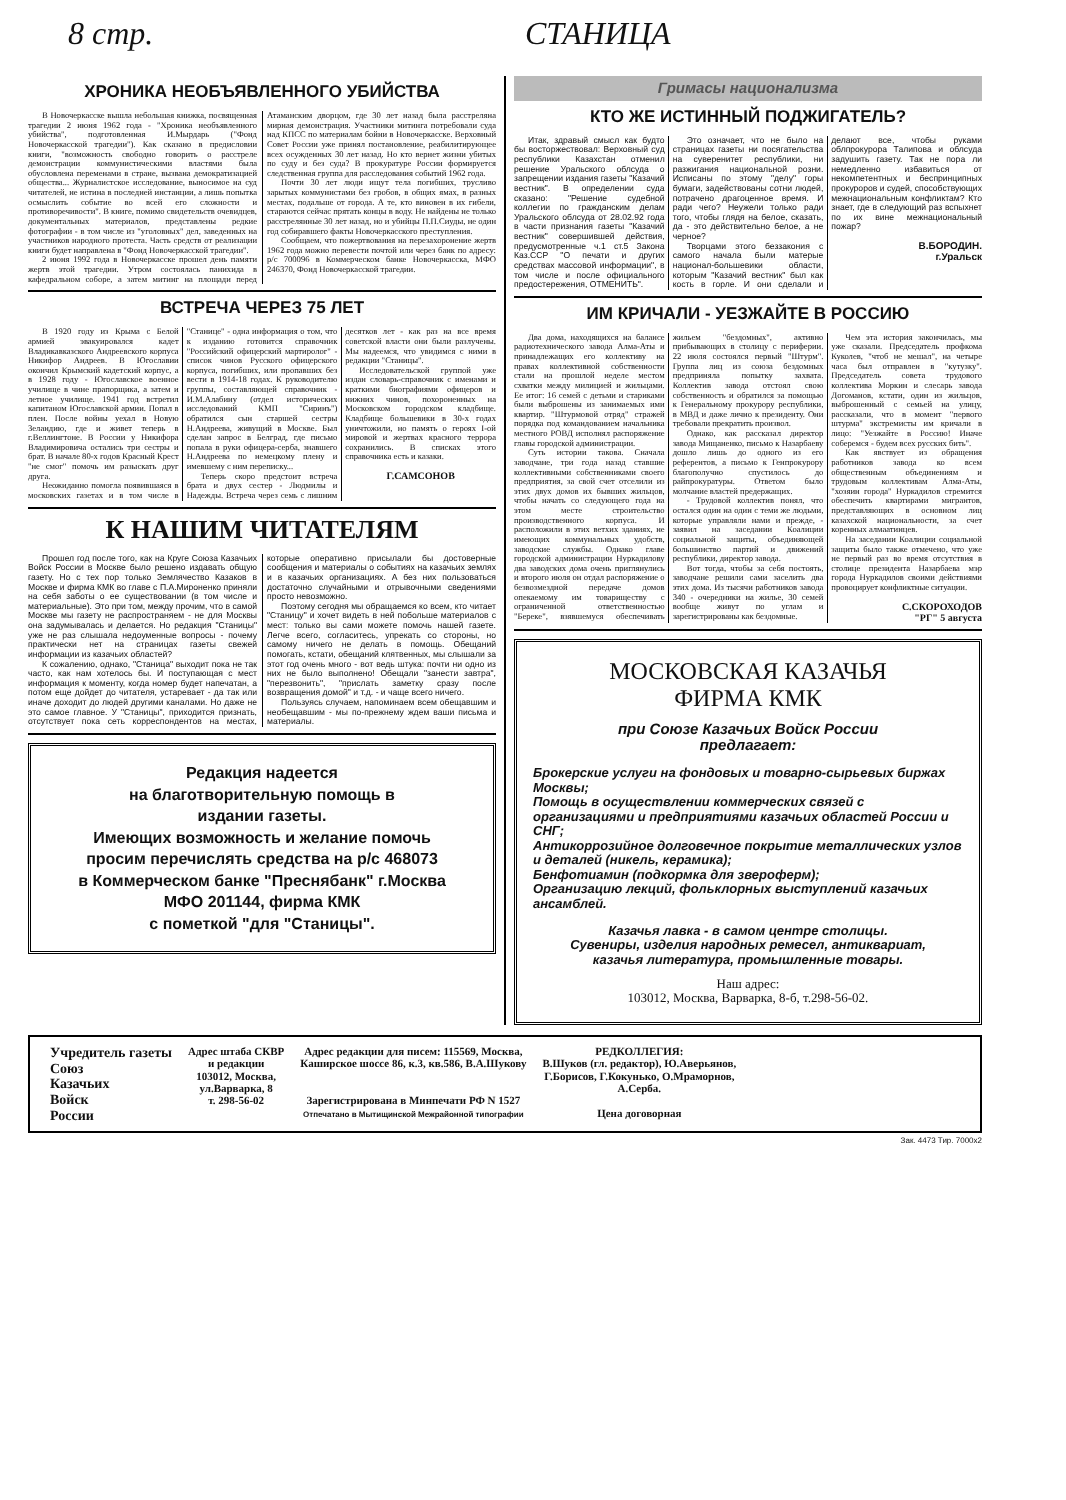8 стр. СТАНИЦА
ХРОНИКА НЕОБЪЯВЛЕННОГО УБИЙСТВА
В Новочеркасске вышла небольшая книжка, посвященная трагедии 2 июня 1962 года - "Хроника необъявленного убийства", подготовленная И.Мырдарь ("Фонд Новочеркасской трагедии"). Как сказано в предисловии книги, "возможность свободно говорить о расстреле демонстрации коммунистическими властями была обусловлена переменами в стране, вызвана демократизацией общества... Журналистское исследование, выносимое на суд читателей, не истина в последней инстанции, а лишь попытка осмыслить событие во всей его сложности и противоречивости". В книге, помимо свидетельств очевидцев, документальных материалов, представлены редкие фотографии - в том числе из "уголовных" дел, заведенных на участников народного протеста. Часть средств от реализации книги будет направлена в "Фонд Новочеркасской трагедии".
2 июня 1992 года в Новочеркасске прошел день памяти жертв этой трагедии. Утром состоялась панихида в кафедральном соборе, а затем митинг на площади перед Атаманским дворцом, где 30 лет назад была расстреляна мирная демонстрация. Участники митинга потребовали суда над КПСС по материалам бойни в Новочеркасске. Верховный Совет России уже принял постановление, реабилитирующее всех осужденных 30 лет назад. Но кто вернет жизни убитых по суду и без суда? В прокуратуре России формируется следственная группа для расследования событий 1962 года.
Почти 30 лет люди ищут тела погибших, трусливо зарытых коммунистами без гробов, в общих ямах, в разных местах, подальше от города. А те, кто виновен в их гибели, стараются сейчас прятать концы в воду. Не найдены не только расстрелянные 30 лет назад, но и убийцы П.П.Сиуды, не один год собиравшего факты Новочеркасского преступления.
Сообщаем, что пожертвования на перезахоронение жертв 1962 года можно перевести почтой или через банк по адресу: р/с 700096 в Коммерческом банке Новочеркасска, МФО 246370, Фонд Новочеркасской трагедии.
ВСТРЕЧА ЧЕРЕЗ 75 ЛЕТ
В 1920 году из Крыма с Белой армией эвакуировался кадет Владикавказского Андреевского корпуса Никифор Андреев. В Югославии окончил Крымский кадетский корпус, а в 1928 году - Югославское военное училище в чине прапорщика, а затем и летное училище. 1941 год встретил капитаном Югославской армии. Попал в плен. После войны уехал в Новую Зеландию, где и живет теперь в г.Веллингтоне. В России у Никифора Владимировича остались три сестры и брат. В начале 80-х годов Красный Крест "не смог" помочь им разыскать друг друга.
Неожиданно помогла появившаяся в московских газетах и в том числе в "Станице" - одна информация о том, что к изданию готовится справочник "Российский офицерский мартиролог" - список чинов Русского офицерского корпуса, погибших, или пропавших без вести в 1914-18 годах. К руководителю группы, составляющей справочник - И.М.Алабину (отдел исторических исследований КМП "Сиринъ") обратился сын старшей сестры Н.Андреева, живущий в Москве. Был сделан запрос в Белград, где письмо попала в руки офицера-серба, знавшего Н.Андреева по немецкому плену и имевшему с ним переписку...
Теперь скоро предстоит встреча брата и двух сестер - Людмилы и Надежды. Встреча через семь с лишним десятков лет - как раз на все время советской власти они были разлучены. Мы надеемся, что увидимся с ними в редакции "Станицы".
Исследовательской группой уже издан словарь-справочник с именами и краткими биографиями офицеров и нижних чинов, похороненных на Московском городском кладбище. Кладбище большевики в 30-х годах уничтожили, но память о героях I-ой мировой и жертвах красного террора сохранились. В списках этого справочника есть и казаки.
Г.САМСОНОВ
К НАШИМ ЧИТАТЕЛЯМ
Прошел год после того, как на Круге Союза Казачьих Войск России в Москве было решено издавать общую газету. Но с тех пор только Землячество Казаков в Москве и фирма КМК во главе с П.А.Мироненко приняли на себя заботы о ее существовании (в том числе и материальные). Это при том, между прочим, что в самой Москве мы газету не распространяем - не для Москвы она задумывалась и делается. Но редакция "Станицы" уже не раз слышала недоуменные вопросы - почему практически нет на страницах газеты свежей информации из казачьих областей?
К сожалению, однако, "Станица" выходит пока не так часто, как нам хотелось бы. И поступающая с мест информация к моменту, когда номер будет напечатан, а потом еще дойдет до читателя, устаревает - да так или иначе доходит до людей другими каналами. Но даже не это самое главное. У "Станицы", приходится признать, отсутствует пока сеть корреспондентов на местах, которые оперативно присылали бы достоверные сообщения и материалы о событиях на казачьих землях и в казачьих организациях. А без них пользоваться достаточно случайными и отрывочными сведениями просто невозможно.
Поэтому сегодня мы обращаемся ко всем, кто читает "Станицу" и хочет видеть в ней побольше материалов с мест: только вы сами можете помочь нашей газете. Легче всего, согласитесь, упрекать со стороны, но самому ничего не делать в помощь. Обещаний помогать, кстати, обещаний клятвенных, мы слышали за этот год очень много - вот ведь штука: почти ни одно из них не было выполнено! Обещали "занести завтра", "перезвонить", "прислать заметку сразу после возвращения домой" и т.д. - и чаще всего ничего.
Пользуясь случаем, напоминаем всем обещавшим и необещавшим - мы по-прежнему ждем ваши письма и материалы.
Редакция надеется
на благотворительную помощь в
издании газеты.
Имеющих возможность и желание помочь
просим перечислять средства на р/с 468073
в Коммерческом банке "Преснябанк" г.Москва
МФО 201144, фирма КМК
с пометкой "для "Станицы".
Гримасы национализма
КТО ЖЕ ИСТИННЫЙ ПОДЖИГАТЕЛЬ?
Итак, здравый смысл как будто бы восторжествовал: Верховный суд республики Казахстан отменил решение Уральского облсуда о запрещении издания газеты "Казачий вестник". В определении суда сказано: "Решение судебной коллегии по гражданским делам Уральского облсуда от 28.02.92 года в части признания газеты "Казачий вестник" совершившей действия, предусмотренные ч.1 ст.5 Закона Каз.ССР "О печати и других средствах массовой информации", в том числе и после официального предостережения, ОТМЕНИТЬ".
Это означает, что не было на страницах газеты ни посягательства на суверенитет республики, ни разжигания национальной розни. Исписаны по этому "делу" горы бумаги, задействованы сотни людей, потрачено драгоценное время. И ради чего? Неужели только ради того, чтобы глядя на белое, сказать, да - это действительно белое, а не черное?
Творцами этого беззакония с самого начала были матерые национал-большевики области, которым "Казачий вестник" был как кость в горле. И они сделали и делают все, чтобы руками облпрокурора Талипова и облсуда задушить газету. Так не пора ли немедленно избавиться от некомпетентных и беспринципных прокуроров и судей, способствующих межнациональным конфликтам? Кто знает, где в следующий раз вспыхнет по их вине межнациональный пожар?
В.БОРОДИН.
г.Уральск
ИМ КРИЧАЛИ - УЕЗЖАЙТЕ В РОССИЮ
Два дома, находящихся на балансе радиотехнического завода Алма-Аты и принадлежащих его коллективу на правах коллективной собственности стали на прошлой неделе местом схватки между милицией и жильцами. Ее итог: 16 семей с детьми и стариками были выброшены из занимаемых ими квартир. "Штурмовой отряд" стражей порядка под командованием начальника местного РОВД исполнял распоряжение главы городской администрации.
Суть истории такова. Сначала заводчане, три года назад ставшие коллективными собственниками своего предприятия, за свой счет отселили из этих двух домов их бывших жильцов, чтобы начать со следующего года на этом месте строительство производственного корпуса. И расположили в этих ветхих зданиях, не имеющих коммунальных удобств, заводские службы. Однако главе городской администрации Нуркадилову два заводских дома очень приглянулись и второго июля он отдал распоряжение о безвозмездной передаче домов опекаемому им товариществу с ограниченной ответственностью "Береке", взявшемуся обеспечивать жильем "бездомных", активно прибывающих в столицу с периферии. 22 июля состоялся первый "Штурм". Группа лиц из союза бездомных предприняла попытку захвата. Коллектив завода отстоял свою собственность и обратился за помощью к Генеральному прокурору республики, в МВД и даже лично к президенту. Они требовали прекратить произвол.
Однако, как рассказал директор завода Мищаненко, письмо к Назарбаеву дошло лишь до одного из его референтов, а письмо к Генпрокурору благополучно спустилось до райпрокуратуры. Ответом было молчание властей предержащих.
- Трудовой коллектив понял, что остался один на один с теми же людьми, которые управляли нами и прежде, - заявил на заседании Коалиции социальной защиты, объединяющей большинство партий и движений республики, директор завода.
Вот тогда, чтобы за себя постоять, заводчане решили сами заселить два этих дома. Из тысячи работников завода 340 - очередники на жилье, 30 семей вообще живут по углам и зарегистрированы как бездомные.
Чем эта история закончилась, мы уже сказали. Председатель профкома Куколев, "чтоб не мешал", на четыре часа был отправлен в "кутузку". Председатель совета трудового коллектива Моркин и слесарь завода Догоманов, кстати, один из жильцов, выброшенный с семьей на улицу, рассказали, что в момент "первого штурма" экстремисты им кричали в лицо: "Уезжайте в Россию! Иначе соберемся - будем всех русских бить".
Как явствует из обращения работников завода ко всем общественным объединениям и трудовым коллективам Алма-Аты, "хозяин города" Нуркадилов стремится обеспечить квартирами мигрантов, представляющих в основном лиц казахской национальности, за счет коренных алмаатинцев.
На заседании Коалиции социальной защиты было также отмечено, что уже не первый раз во время отсутствия в столице президента Назарбаева мэр города Нуркадилов своими действиями провоцирует конфликтные ситуации.
С.СКОРОХОДОВ
"РГ" 5 августа
МОСКОВСКАЯ КАЗАЧЬЯ
ФИРМА КМК
при Союзе Казачьих Войск России
предлагает:
Брокерские услуги на фондовых и товарно-сырьевых биржах Москвы;
Помощь в осуществлении коммерческих связей с организациями и предприятиями казачьих областей России и СНГ;
Антикоррозийное долговечное покрытие металлических узлов и деталей (никель, керамика);
Бенфотиамин (подкормка для звероферм);
Организацию лекций, фольклорных выступлений казачьих ансамблей.
Казачья лавка - в самом центре столицы.
Сувениры, изделия народных ремесел, антиквариат,
казачья литература, промышленные товары.
Наш адрес:
103012, Москва, Варварка, 8-б, т.298-56-02.
Учредитель газеты
Союз
Казачьих
Войск
России
Адрес штаба СКВР
и редакции
103012, Москва,
ул.Варварка, 8
т. 298-56-02
Адрес редакции для писем: 115569, Москва,
Каширское шоссе 86, к.3, кв.586, В.А.Шукову
Зарегистрирована в Минпечати РФ N 1527
Отпечатано в Мытищинской Межрайонной типографии
РЕДКОЛЛЕГИЯ:
В.Шуков (гл. редактор), Ю.Аверьянов,
Г.Борисов, Г.Кокунько, О.Мраморнов,
А.Серба.
Цена договорная
Зак. 4473 Тир. 7000x2